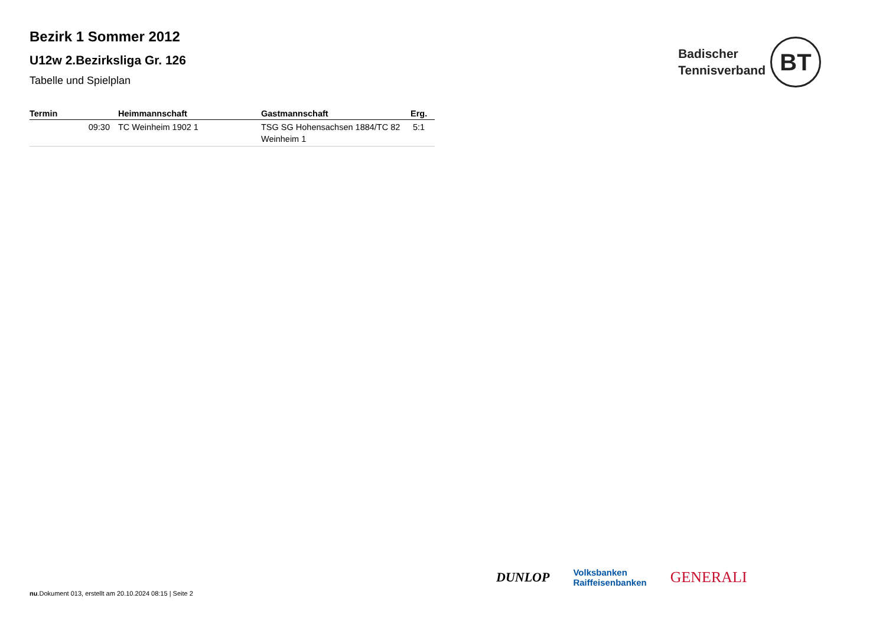Bezirk 1 Sommer 2012
U12w 2.Bezirksliga Gr. 126
Tabelle und Spielplan
Badischer
Tennisverband
BT
| Termin | Heimmannschaft | Gastmannschaft | Erg. |
| --- | --- | --- | --- |
| 09:30 | TC Weinheim 1902 1 | TSG SG Hohensachsen 1884/TC 82 Weinheim 1 | 5:1 |
DUNLOP Volksbanken
Raiffeisenbanken GENERALI
nu.Dokument 013, erstellt am 20.10.2024 08:15 | Seite 2